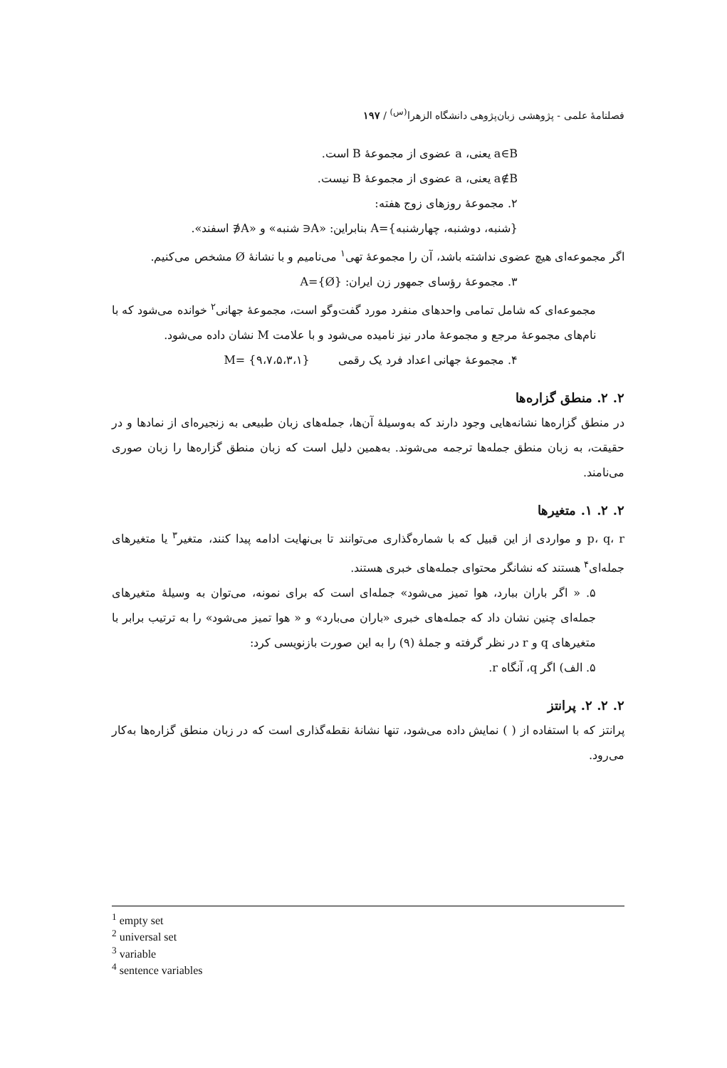فصلنامهٔ علمی - پژوهشی زبان‌پژوهی دانشگاه الزهرا<sup>(س)</sup> / ۱۹۷
a∈B یعنی، a عضوی از مجموعهٔ B است.
a∉B یعنی، a عضوی از مجموعهٔ B نیست.
۲. مجموعهٔ روزهای زوج هفته:
{شنبه، دوشنبه، چهارشنبه}=A بنابراین: «A∈ شنبه» و «A∉ اسفند».
اگر مجموعه‌ای هیچ عضوی نداشته باشد، آن را مجموعهٔ تهی<sup>۱</sup> می‌نامیم و با نشانهٔ Ø مشخص می‌کنیم.
۳. مجموعهٔ رؤسای جمهور زن ایران: {Ø}=A
مجموعه‌ای که شامل تمامی واحدهای منفرد مورد گفت‌وگو است، مجموعهٔ جهانی<sup>۲</sup> خوانده می‌شود که با نام‌های مجموعهٔ مرجع و مجموعهٔ مادر نیز نامیده می‌شود و با علامت M نشان داده می‌شود.
۴. مجموعهٔ جهانی اعداد فرد یک رقمی {۹،۷،۵،۳،۱} =M
۲. ۲. منطق گزاره‌ها
در منطق گزاره‌ها نشانه‌هایی وجود دارند که به‌وسیلهٔ آن‌ها، جمله‌های زبان طبیعی به زنجیره‌ای از نمادها و در حقیقت، به زبان منطق جمله‌ها ترجمه می‌شوند. به‌همین دلیل است که زبان منطق گزاره‌ها را زبان صوری می‌نامند.
۲. ۲. ۱. متغیرها
p، q، r و مواردی از این قبیل که با شماره‌گذاری می‌توانند تا بی‌نهایت ادامه پیدا کنند، متغیر<sup>۳</sup> یا متغیرهای جمله‌ای<sup>۴</sup> هستند که نشانگر محتوای جمله‌های خبری هستند.
۵. « اگر باران ببارد، هوا تمیز می‌شود» جمله‌ای است که برای نمونه، می‌توان به وسیلهٔ متغیرهای جمله‌ای چنین نشان داد که جمله‌های خبری «باران می‌بارد» و « هوا تمیز می‌شود» را به ترتیب برابر با متغیرهای q و r در نظر گرفته و جملهٔ (۹) را به این صورت بازنویسی کرد:
۵. الف) اگر q، آنگاه r.
۲. ۲. ۲. پرانتز
پرانتز که با استفاده از ( ) نمایش داده می‌شود، تنها نشانهٔ نقطه‌گذاری است که در زبان منطق گزاره‌ها به‌کار می‌رود.
<sup>1</sup> empty set
<sup>2</sup> universal set
<sup>3</sup> variable
<sup>4</sup> sentence variables